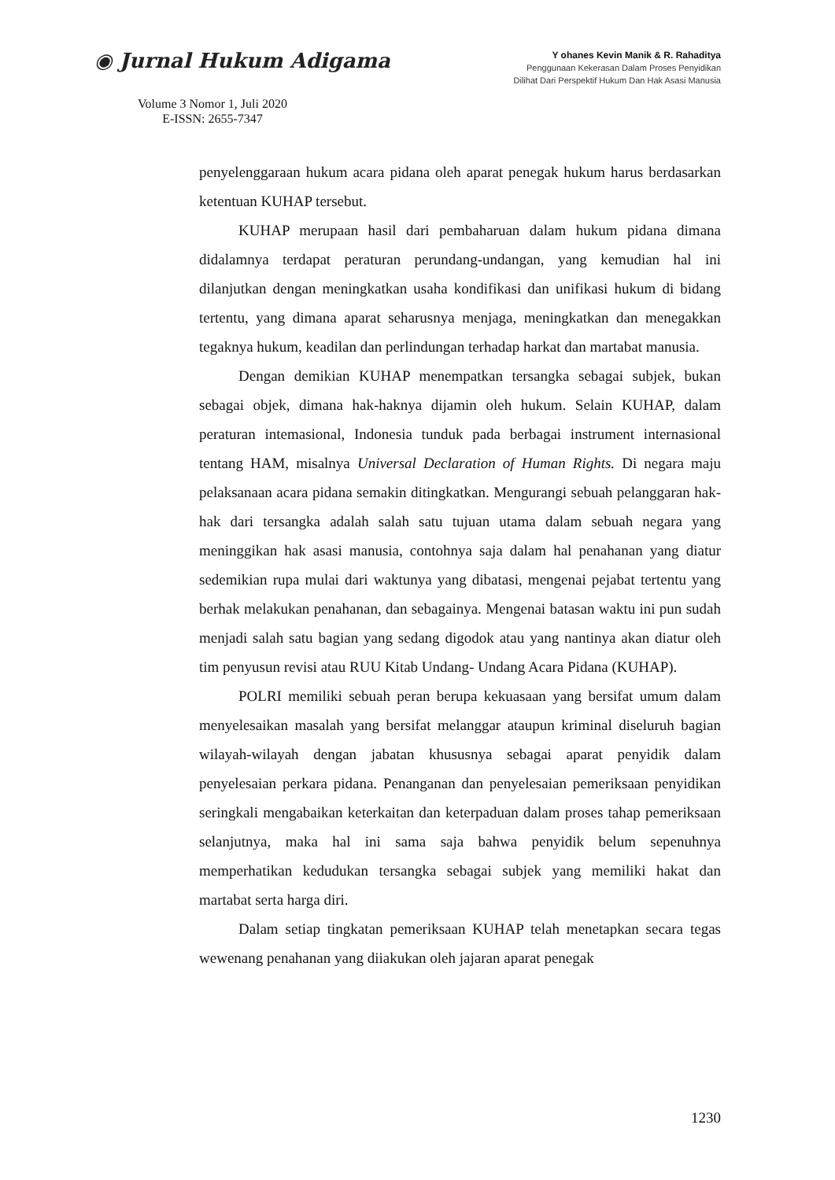◉ Jurnal Hukum Adigama
Volume 3 Nomor 1, Juli 2020
E-ISSN: 2655-7347
Y ohanes Kevin Manik & R. Rahaditya
Penggunaan Kekerasan Dalam Proses Penyidikan
Dilihat Dari Perspektif Hukum Dan Hak Asasi Manusia
penyelenggaraan hukum acara pidana oleh aparat penegak hukum harus berdasarkan ketentuan KUHAP tersebut.
KUHAP merupaan hasil dari pembaharuan dalam hukum pidana dimana didalamnya terdapat peraturan perundang-undangan, yang kemudian hal ini dilanjutkan dengan meningkatkan usaha kondifikasi dan unifikasi hukum di bidang tertentu, yang dimana aparat seharusnya menjaga, meningkatkan dan menegakkan tegaknya hukum, keadilan dan perlindungan terhadap harkat dan martabat manusia.
Dengan demikian KUHAP menempatkan tersangka sebagai subjek, bukan sebagai objek, dimana hak-haknya dijamin oleh hukum. Selain KUHAP, dalam peraturan intemasional, Indonesia tunduk pada berbagai instrument internasional tentang HAM, misalnya Universal Declaration of Human Rights. Di negara maju pelaksanaan acara pidana semakin ditingkatkan. Mengurangi sebuah pelanggaran hak-hak dari tersangka adalah salah satu tujuan utama dalam sebuah negara yang meninggikan hak asasi manusia, contohnya saja dalam hal penahanan yang diatur sedemikian rupa mulai dari waktunya yang dibatasi, mengenai pejabat tertentu yang berhak melakukan penahanan, dan sebagainya. Mengenai batasan waktu ini pun sudah menjadi salah satu bagian yang sedang digodok atau yang nantinya akan diatur oleh tim penyusun revisi atau RUU Kitab Undang- Undang Acara Pidana (KUHAP).
POLRI memiliki sebuah peran berupa kekuasaan yang bersifat umum dalam menyelesaikan masalah yang bersifat melanggar ataupun kriminal diseluruh bagian wilayah-wilayah dengan jabatan khususnya sebagai aparat penyidik dalam penyelesaian perkara pidana. Penanganan dan penyelesaian pemeriksaan penyidikan seringkali mengabaikan keterkaitan dan keterpaduan dalam proses tahap pemeriksaan selanjutnya, maka hal ini sama saja bahwa penyidik belum sepenuhnya memperhatikan kedudukan tersangka sebagai subjek yang memiliki hakat dan martabat serta harga diri.
Dalam setiap tingkatan pemeriksaan KUHAP telah menetapkan secara tegas wewenang penahanan yang diiakukan oleh jajaran aparat penegak
1230